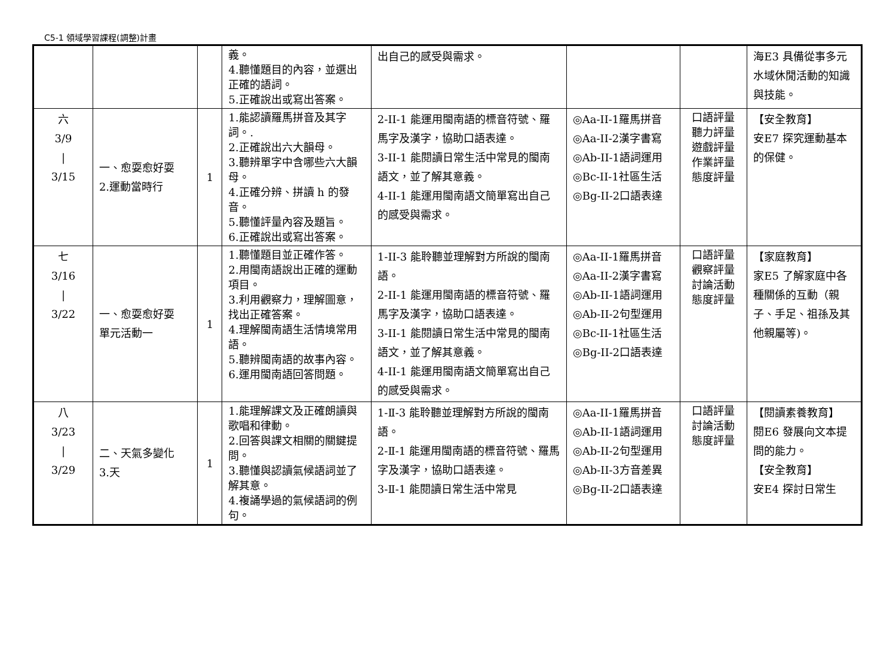C5-1 領域學習課程(調整)計畫
| | | | 義。 4.聽懂題目的內容，並選出正確的語詞。 5.正確說出或寫出答案。 | 出自己的感受與需求。 | | | 海E3 具備從事多元水域休閒活動的知識與技能。 |
| 六 3/9 / 3/15 | 一、愈耍愈好耍 2.運動當時行 | 1 | 1.能認讀羅馬拼音及其字詞。. 2.正確說出六大韻母。 3.聽辨單字中含哪些六大韻母。 4.正確分辨、拼讀 h 的發音。 5.聽懂評量內容及題旨。 6.正確說出或寫出答案。 | 2-II-1 能運用閩南語的標音符號、羅馬字及漢字，協助口語表達。 3-II-1 能閱讀日常生活中常見的閩南語文，並了解其意義。 4-II-1 能運用閩南語文簡單寫出自己的感受與需求。 | ◎Aa-II-1羅馬拼音 ◎Aa-II-2漢字書寫 ◎Ab-II-1語詞運用 ◎Bc-II-1社區生活 ◎Bg-II-2口語表達 | 口語評量 聽力評量 遊戲評量 作業評量 態度評量 | 【安全教育】 安E7 探究運動基本的保健。 |
| 七 3/16 / 3/22 | 一、愈耍愈好耍 單元活動一 | 1 | 1.聽懂題目並正確作答。 2.用閩南語說出正確的運動項目。 3.利用觀察力，理解圖意，找出正確答案。 4.理解閩南語生活情境常用語。 5.聽辨閩南語的故事內容。 6.運用閩南語回答問題。 | 1-II-3 能聆聽並理解對方所說的閩南語。 2-II-1 能運用閩南語的標音符號、羅馬字及漢字，協助口語表達。 3-II-1 能閱讀日常生活中常見的閩南語文，並了解其意義。 4-II-1 能運用閩南語文簡單寫出自己的感受與需求。 | ◎Aa-II-1羅馬拼音 ◎Aa-II-2漢字書寫 ◎Ab-II-1語詞運用 ◎Ab-II-2句型運用 ◎Bc-II-1社區生活 ◎Bg-II-2口語表達 | 口語評量 觀察評量 討論活動 態度評量 | 【家庭教育】 家E5 了解家庭中各種關係的互動（親子、手足、祖孫及其他親屬等)。 |
| 八 3/23 / 3/29 | 二、天氣多變化 3.天 | 1 | 1.能理解課文及正確朗讀與歌唱和律動。 2.回答與課文相關的關鍵提問。 3.聽懂與認讀氣候語詞並了解其意。 4.複誦學過的氣候語詞的例句。 | 1-Ⅱ-3 能聆聽並理解對方所說的閩南語。 2-Ⅱ-1 能運用閩南語的標音符號、羅馬字及漢字，協助口語表達。 3-Ⅱ-1 能閱讀日常生活中常見 | ◎Aa-II-1羅馬拼音 ◎Ab-II-1語詞運用 ◎Ab-II-2句型運用 ◎Ab-II-3方音差異 ◎Bg-II-2口語表達 | 口語評量 討論活動 態度評量 | 【閱讀素養教育】 閱E6 發展向文本提問的能力。 【安全教育】 安E4 探討日常生 |